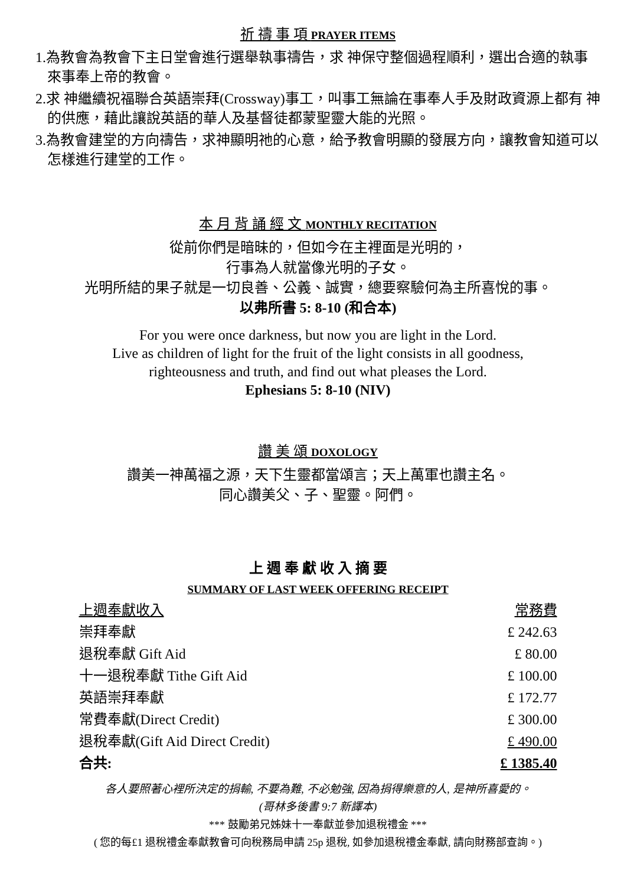祈 禱 事 項 PRAYER ITEMS
1.為教會為教會下主日堂會進行選舉執事禱告，求 神保守整個過程順利，選出合適的執事來事奉上帝的教會。
2.求 神繼續祝福聯合英語崇拜(Crossway)事工，叫事工無論在事奉人手及財政資源上都有 神的供應，藉此讓說英語的華人及基督徒都蒙聖靈大能的光照。
3.為教會建堂的方向禱告，求神顯明祂的心意，給予教會明顯的發展方向，讓教會知道可以怎樣進行建堂的工作。
本 月 背 誦 經 文 MONTHLY RECITATION
從前你們是暗昧的，但如今在主裡面是光明的，
行事為人就當像光明的子女。
光明所結的果子就是一切良善、公義、誠實，總要察驗何為主所喜悅的事。
以弗所書 5: 8-10 (和合本)
For you were once darkness, but now you are light in the Lord.
Live as children of light for the fruit of the light consists in all goodness,
righteousness and truth, and find out what pleases the Lord.
Ephesians 5: 8-10 (NIV)
讚 美 頌 DOXOLOGY
讚美一神萬福之源，天下生靈都當頌言；天上萬軍也讚主名。
同心讚美父、子、聖靈。阿們。
上 週 奉 獻 收 入 摘 要
SUMMARY OF LAST WEEK OFFERING RECEIPT
| 上週奉獻收入 | 常務費 |
| --- | --- |
| 崇拜奉獻 | £ 242.63 |
| 退稅奉獻 Gift Aid | £ 80.00 |
| 十一退稅奉獻 Tithe Gift Aid | £ 100.00 |
| 英語崇拜奉獻 | £ 172.77 |
| 常費奉獻(Direct Credit) | £ 300.00 |
| 退稅奉獻(Gift Aid Direct Credit) | £ 490.00 |
| 合共: | £ 1385.40 |
各人要照著心裡所決定的捐輸, 不要為難, 不必勉強, 因為捐得樂意的人, 是神所喜愛的。
(哥林多後書 9:7 新譯本)
*** 鼓勵弟兄姊妹十一奉獻並參加退稅禮金 ***
( 您的每£1 退稅禮金奉獻教會可向稅務局申請 25p 退稅, 如參加退稅禮金奉獻, 請向財務部查詢。)